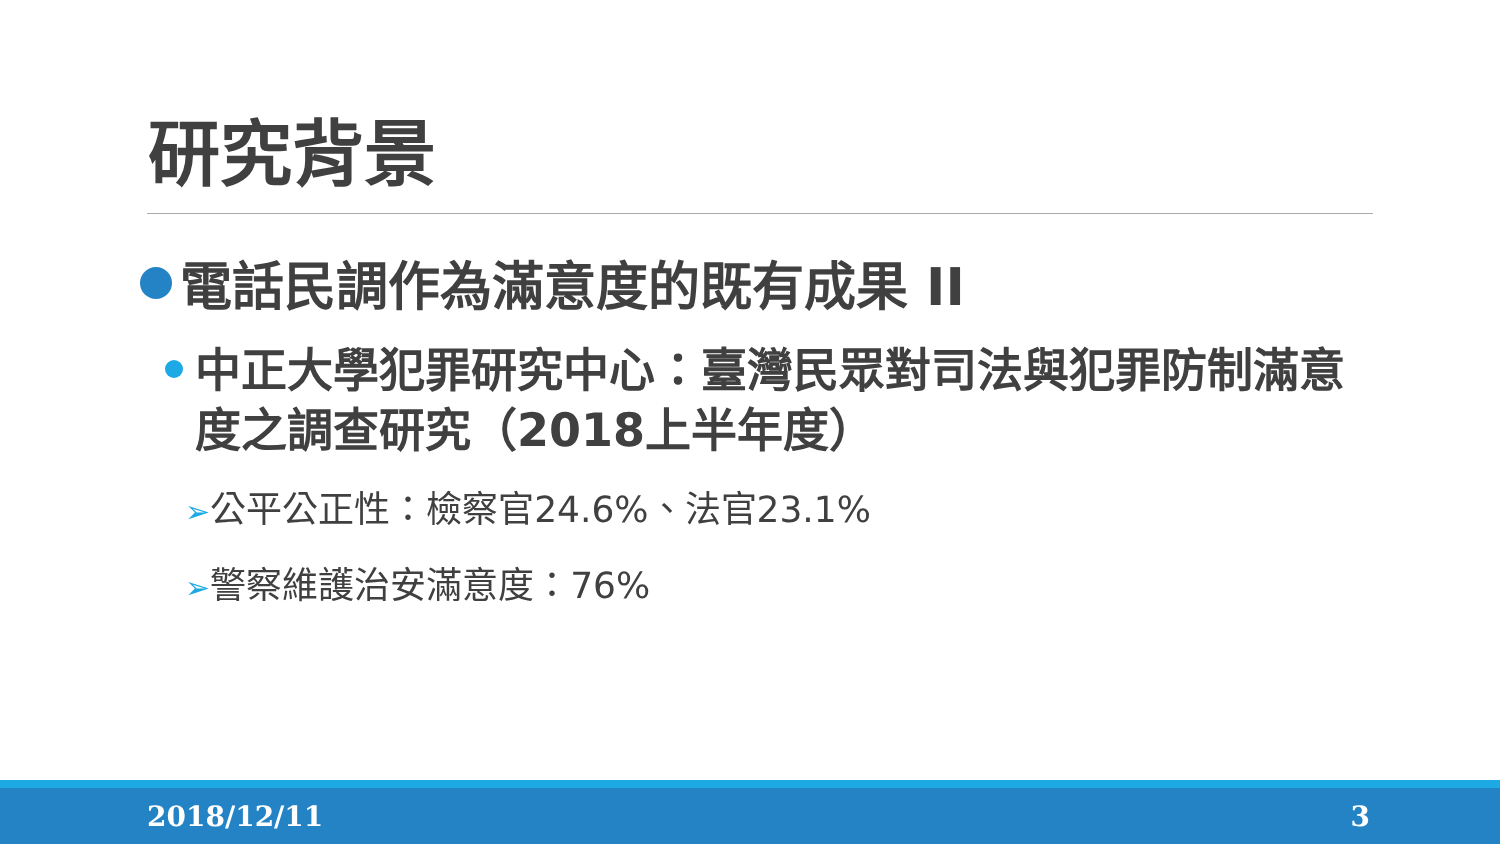研究背景
電話民調作為滿意度的既有成果 II
中正大學犯罪研究中心：臺灣民眾對司法與犯罪防制滿意度之調查研究（2018上半年度）
➢公平公正性：檢察官24.6%、法官23.1%
➢警察維護治安滿意度：76%
2018/12/11 3